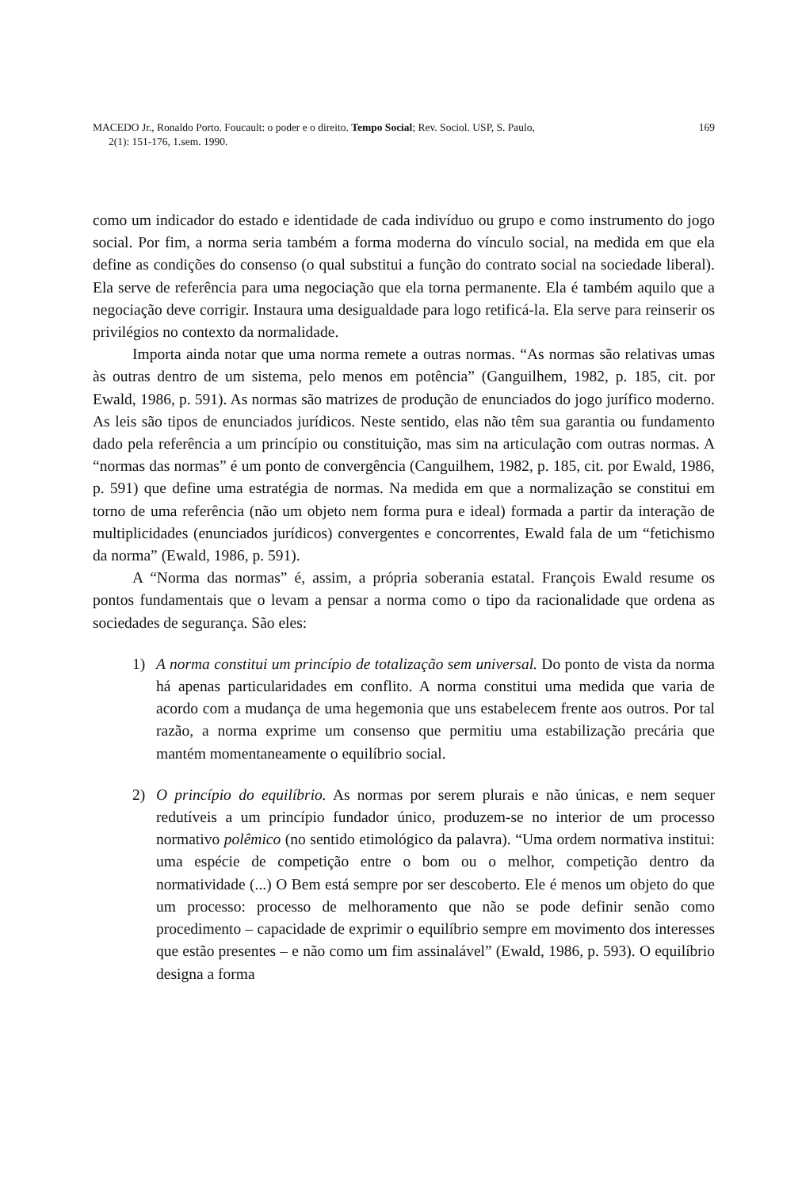MACEDO Jr., Ronaldo Porto. Foucault: o poder e o direito. Tempo Social; Rev. Sociol. USP, S. Paulo, 169
2(1): 151-176, 1.sem. 1990.
como um indicador do estado e identidade de cada indivíduo ou grupo e como instrumento do jogo social. Por fim, a norma seria também a forma moderna do vínculo social, na medida em que ela define as condições do consenso (o qual substitui a função do contrato social na sociedade liberal). Ela serve de referência para uma negociação que ela torna permanente. Ela é também aquilo que a negociação deve corrigir. Instaura uma desigualdade para logo retificá-la. Ela serve para reinserir os privilégios no contexto da normalidade.
Importa ainda notar que uma norma remete a outras normas. “As normas são relativas umas às outras dentro de um sistema, pelo menos em potência” (Ganguilhem, 1982, p. 185, cit. por Ewald, 1986, p. 591). As normas são matrizes de produção de enunciados do jogo jurífico moderno. As leis são tipos de enunciados jurídicos. Neste sentido, elas não têm sua garantia ou fundamento dado pela referência a um princípio ou constituição, mas sim na articulação com outras normas. A “normas das normas” é um ponto de convergência (Canguilhem, 1982, p. 185, cit. por Ewald, 1986, p. 591) que define uma estratégia de normas. Na medida em que a normalização se constitui em torno de uma referência (não um objeto nem forma pura e ideal) formada a partir da interação de multiplicidades (enunciados jurídicos) convergentes e concorrentes, Ewald fala de um “fetichismo da norma” (Ewald, 1986, p. 591).
A “Norma das normas” é, assim, a própria soberania estatal. François Ewald resume os pontos fundamentais que o levam a pensar a norma como o tipo da racionalidade que ordena as sociedades de segurança. São eles:
1) A norma constitui um princípio de totalização sem universal. Do ponto de vista da norma há apenas particularidades em conflito. A norma constitui uma medida que varia de acordo com a mudança de uma hegemonia que uns estabelecem frente aos outros. Por tal razão, a norma exprime um consenso que permitiu uma estabilização precária que mantém momentaneamente o equilíbrio social.
2) O princípio do equilíbrio. As normas por serem plurais e não únicas, e nem sequer redutíveis a um princípio fundador único, produzem-se no interior de um processo normativo polêmico (no sentido etimológico da palavra). “Uma ordem normativa institui: uma espécie de competição entre o bom ou o melhor, competição dentro da normatividade (...) O Bem está sempre por ser descoberto. Ele é menos um objeto do que um processo: processo de melhoramento que não se pode definir senão como procedimento – capacidade de exprimir o equilíbrio sempre em movimento dos interesses que estão presentes – e não como um fim assinalável” (Ewald, 1986, p. 593). O equilíbrio designa a forma